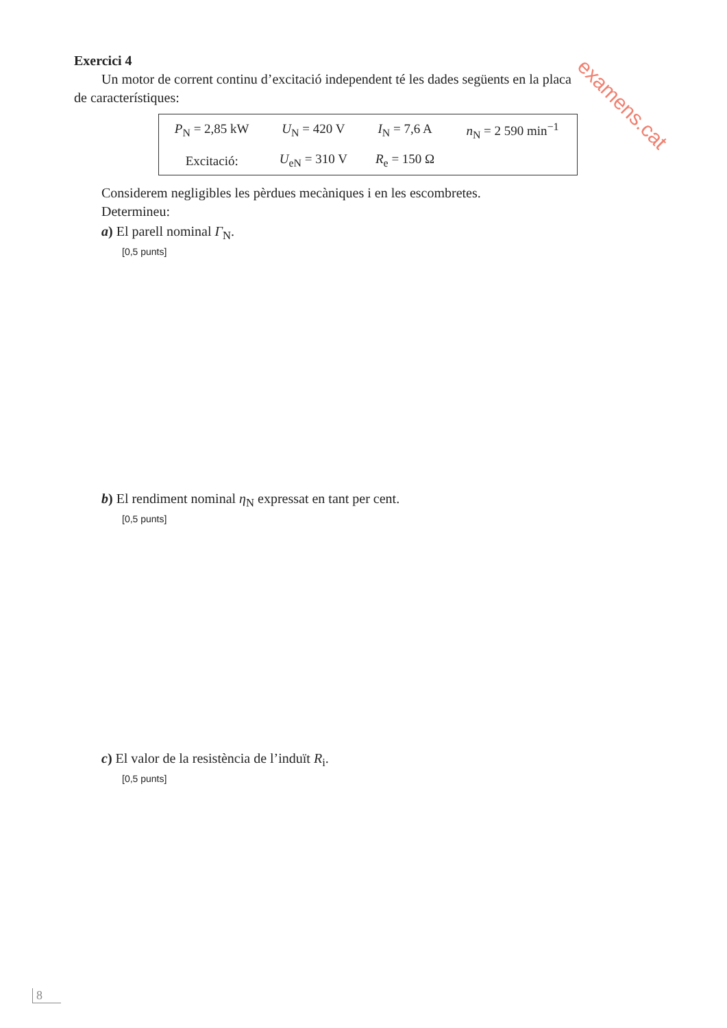examens.cat
Exercici 4
Un motor de corrent continu d’excitació independent té les dades següents en la placa
de característiques:
| P<sub>N</sub> = 2,85 kW | U<sub>N</sub> = 420 V | I<sub>N</sub> = 7,6 A | n<sub>N</sub> = 2 590 min<sup>−1</sup> |
| Excitació: | U<sub>eN</sub> = 310 V | R<sub>e</sub> = 150 Ω | |
Considerem negligibles les pèrdues mecàniques i en les escombretes.
Determineu:
a) El parell nominal Γ<sub>N</sub>.
[0,5 punts]
b) El rendiment nominal η<sub>N</sub> expressat en tant per cent.
[0,5 punts]
c) El valor de la resistència de l’induït R<sub>i</sub>.
[0,5 punts]
8